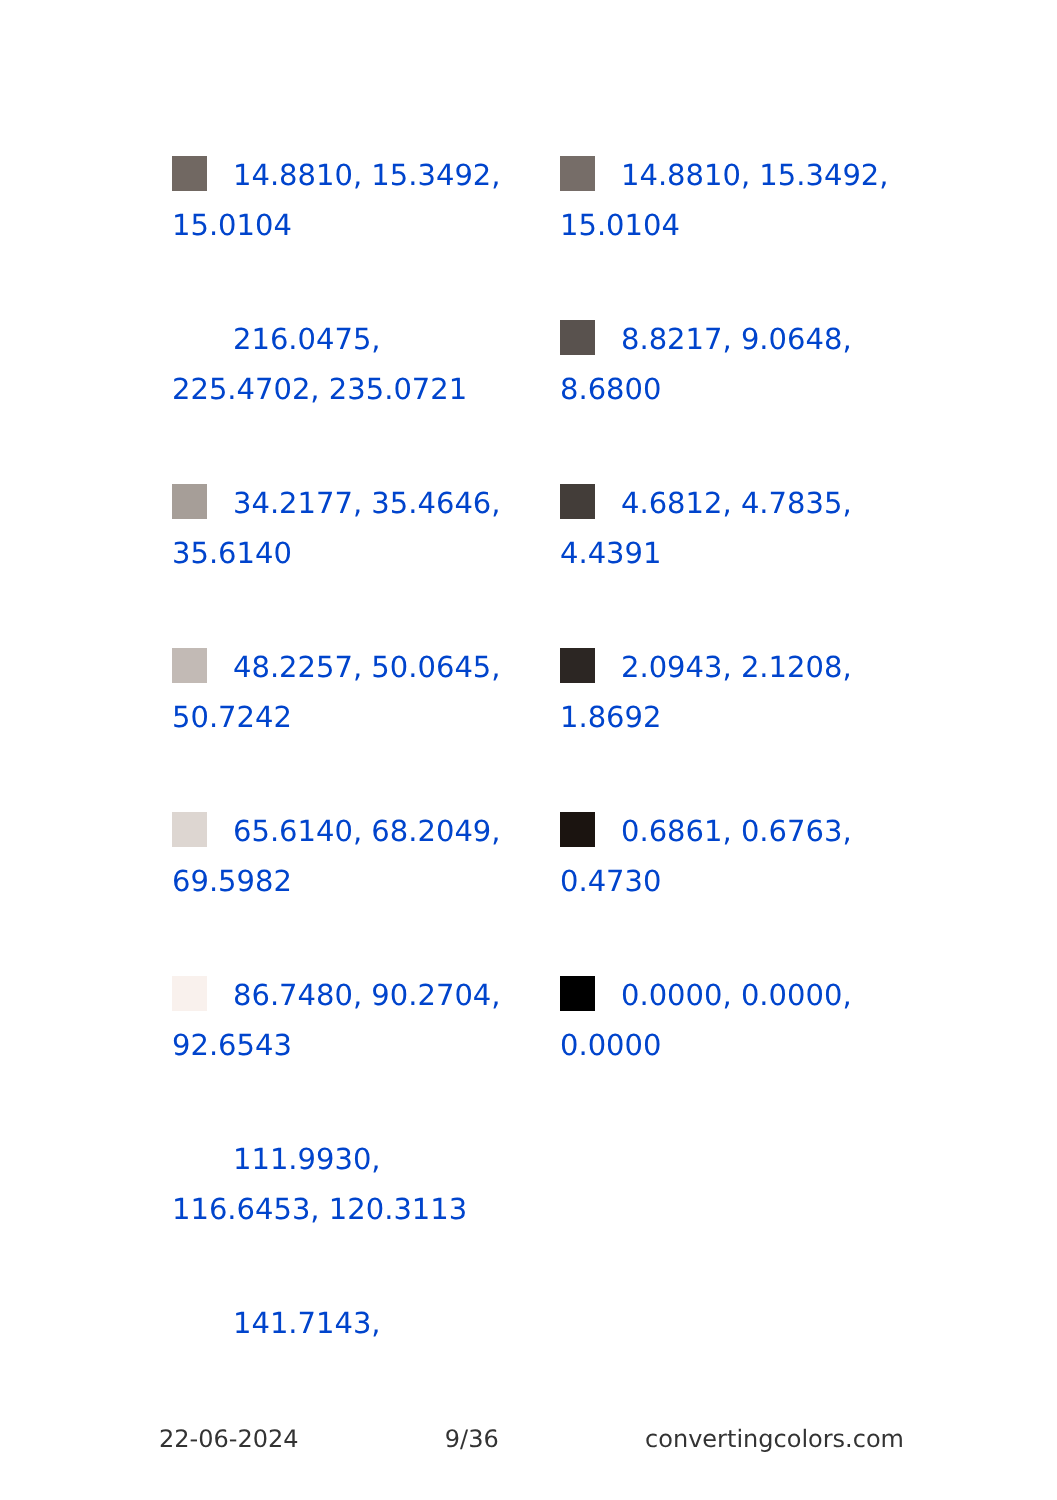14.8810, 15.3492, 15.0104
14.8810, 15.3492, 15.0104
216.0475, 225.4702, 235.0721
8.8217, 9.0648, 8.6800
34.2177, 35.4646, 35.6140
4.6812, 4.7835, 4.4391
48.2257, 50.0645, 50.7242
2.0943, 2.1208, 1.8692
65.6140, 68.2049, 69.5982
0.6861, 0.6763, 0.4730
86.7480, 90.2704, 92.6543
0.0000, 0.0000, 0.0000
111.9930, 116.6453, 120.3113
141.7143,
22-06-2024 9/36 convertingcolors.com